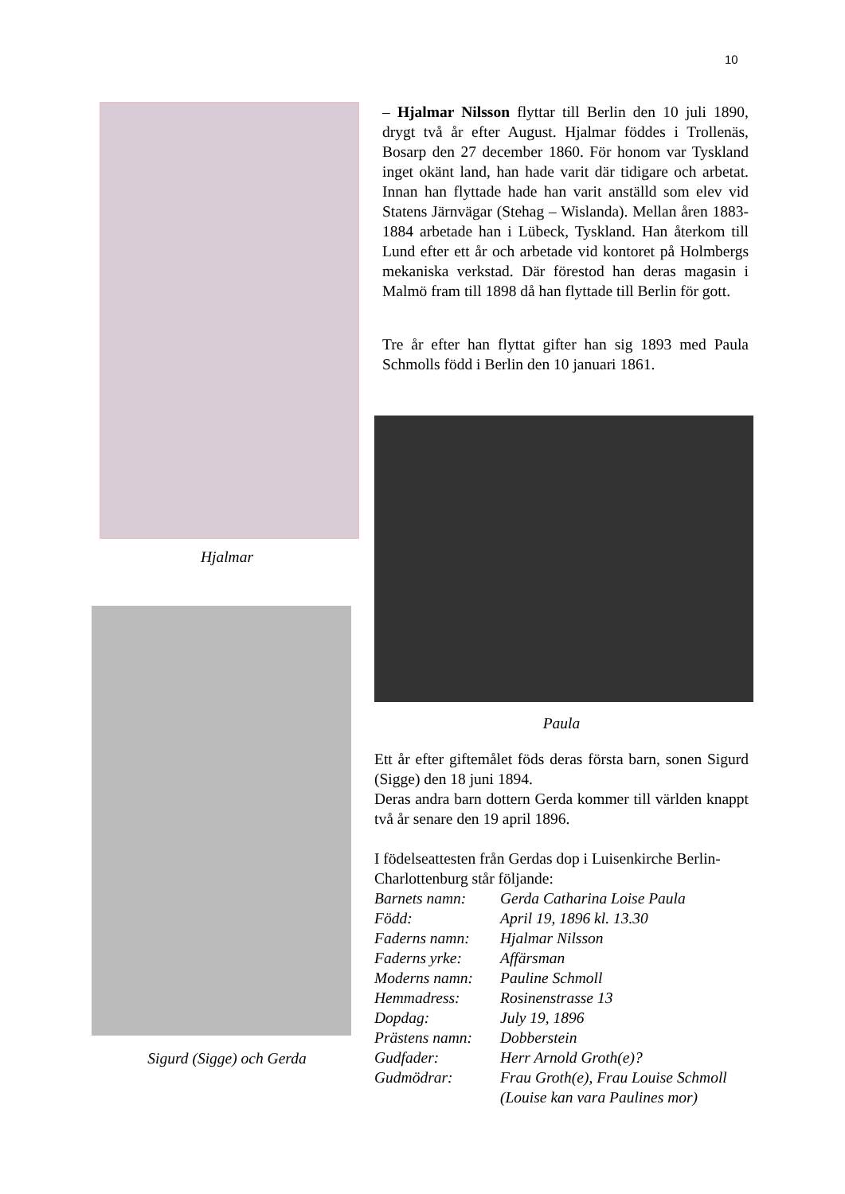10
Hjalmar
Sigurd (Sigge) och Gerda
– Hjalmar Nilsson flyttar till Berlin den 10 juli 1890, drygt två år efter August. Hjalmar föddes i Trollenäs, Bosarp den 27 december 1860. För honom var Tyskland inget okänt land, han hade varit där tidigare och arbetat. Innan han flyttade hade han varit anställd som elev vid Statens Järnvägar (Stehag – Wislanda). Mellan åren 1883-1884 arbetade han i Lübeck, Tyskland. Han återkom till Lund efter ett år och arbetade vid kontoret på Holmbergs mekaniska verkstad. Där förestod han deras magasin i Malmö fram till 1898 då han flyttade till Berlin för gott.
Tre år efter han flyttat gifter han sig 1893 med Paula Schmolls född i Berlin den 10 januari 1861.
Paula
Ett år efter giftemålet föds deras första barn, sonen Sigurd (Sigge) den 18 juni 1894.
Deras andra barn dottern Gerda kommer till världen knappt två år senare den 19 april 1896.
I födelseattesten från Gerdas dop i Luisenkirche Berlin- Charlottenburg står följande:
| Barnets namn: | Gerda Catharina Loise Paula |
| Född: | April 19, 1896 kl. 13.30 |
| Faderns namn: | Hjalmar Nilsson |
| Faderns yrke: | Affärsman |
| Moderns namn: | Pauline Schmoll |
| Hemmadress: | Rosinenstrasse 13 |
| Dopdag: | July 19, 1896 |
| Prästens namn: | Dobberstein |
| Gudfader: | Herr Arnold Groth(e)? |
| Gudmödrar: | Frau Groth(e), Frau Louise Schmoll (Louise kan vara Paulines mor) |